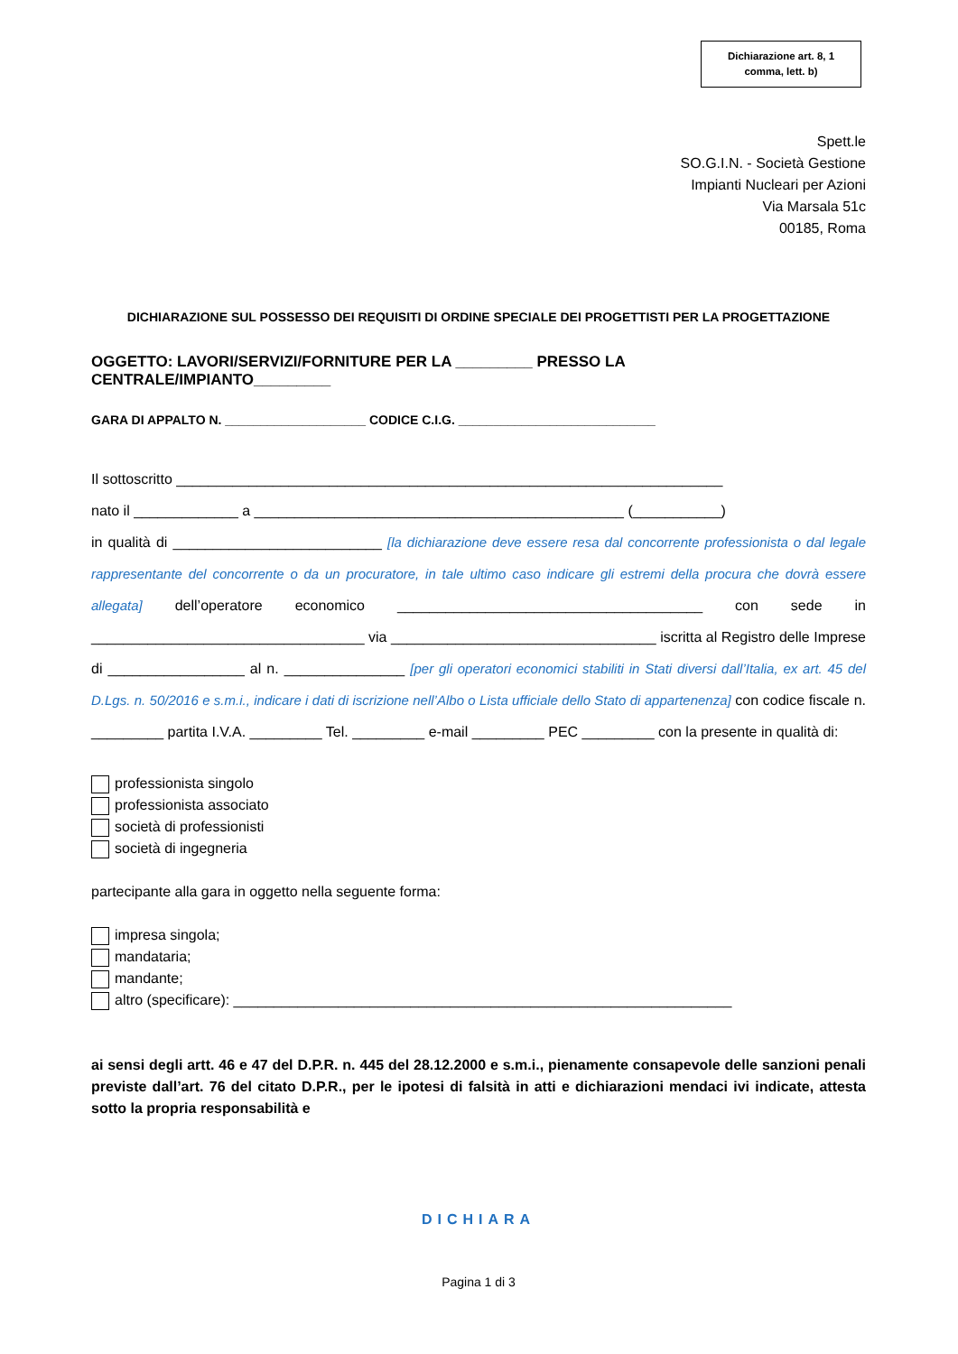Dichiarazione art. 8, 1
comma, lett. b)
Spett.le
SO.G.I.N. - Società Gestione
Impianti Nucleari per Azioni
Via Marsala 51c
00185, Roma
DICHIARAZIONE SUL POSSESSO DEI REQUISITI DI ORDINE SPECIALE DEI PROGETTISTI PER LA PROGETTAZIONE
OGGETTO: LAVORI/SERVIZI/FORNITURE PER LA _________ PRESSO LA CENTRALE/IMPIANTO_________
GARA DI APPALTO N. ____________________ CODICE C.I.G. ____________________________
Il sottoscritto ____________________________________________________________________
nato il _____________ a ______________________________________________ (___________)
in qualità di __________________________ [la dichiarazione deve essere resa dal concorrente professionista o dal legale rappresentante del concorrente o da un procuratore, in tale ultimo caso indicare gli estremi della procura che dovrà essere allegata] dell’operatore economico ______________________________________ con sede in __________________________________ via _________________________________ iscritta al Registro delle Imprese di _________________ al n. _______________ [per gli operatori economici stabiliti in Stati diversi dall’Italia, ex art. 45 del D.Lgs. n. 50/2016 e s.m.i., indicare i dati di iscrizione nell’Albo o Lista ufficiale dello Stato di appartenenza] con codice fiscale n. _________ partita I.V.A. _________ Tel. _________ e-mail _________ PEC _________ con la presente in qualità di:
professionista singolo
professionista associato
società di professionisti
società di ingegneria
partecipante alla gara in oggetto nella seguente forma:
impresa singola;
mandataria;
mandante;
altro (specificare): ______________________________________________________________
ai sensi degli artt. 46 e 47 del D.P.R. n. 445 del 28.12.2000 e s.m.i., pienamente consapevole delle sanzioni penali previste dall’art. 76 del citato D.P.R., per le ipotesi di falsità in atti e dichiarazioni mendaci ivi indicate, attesta sotto la propria responsabilità e
DICHIARA
Pagina 1 di 3